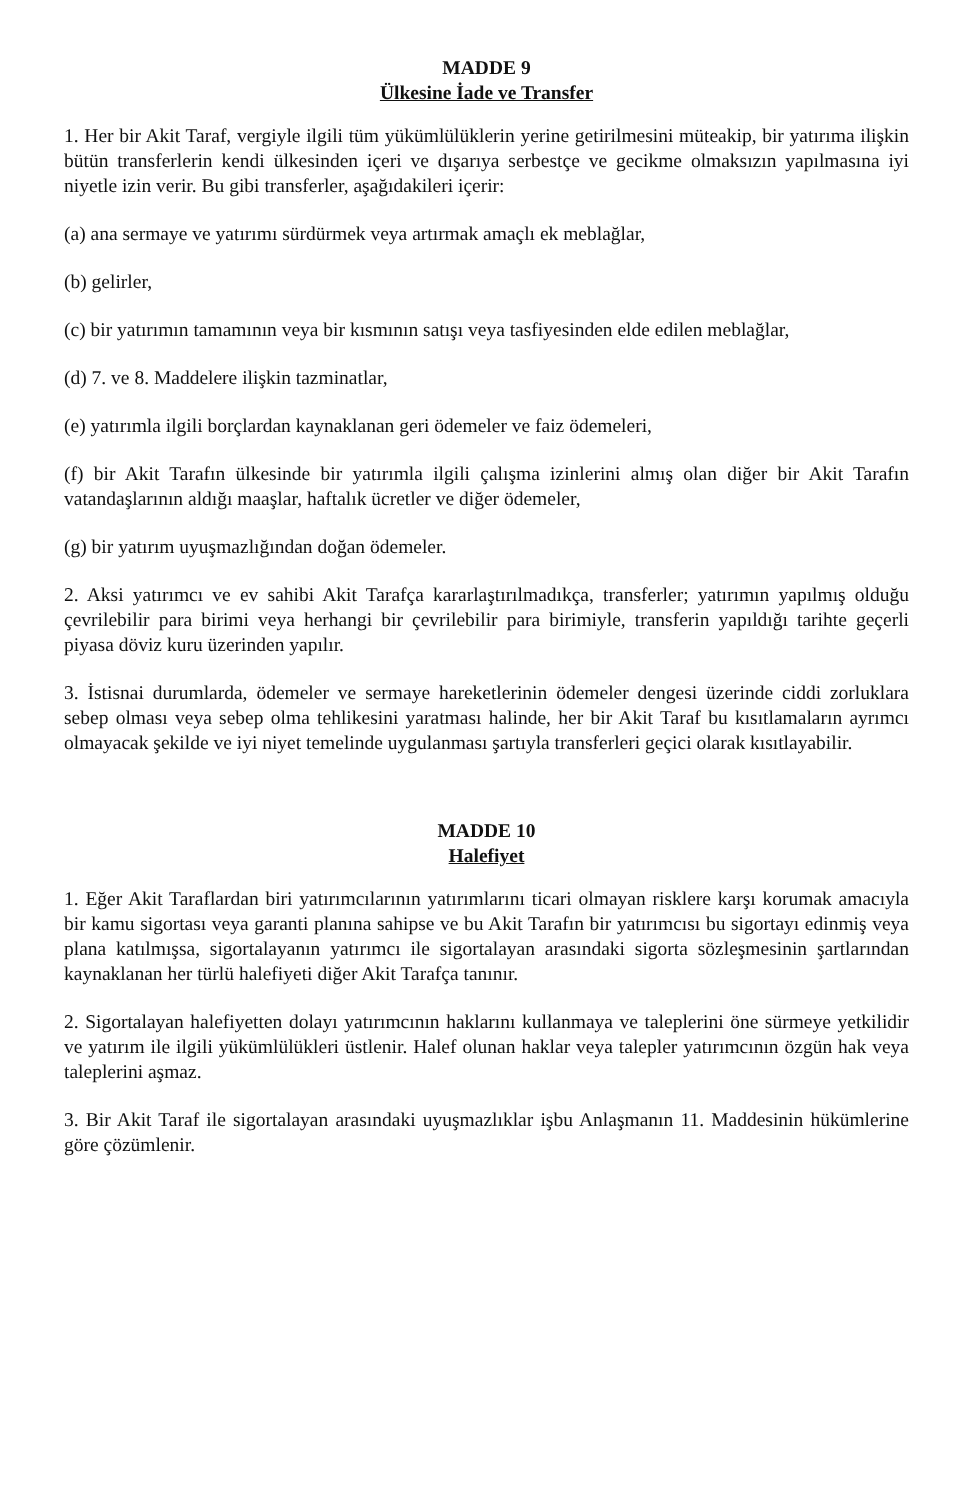MADDE 9
Ülkesine İade ve Transfer
1. Her bir Akit Taraf, vergiyle ilgili tüm yükümlülüklerin yerine getirilmesini müteakip, bir yatırıma ilişkin bütün transferlerin kendi ülkesinden içeri ve dışarıya serbestçe ve gecikme olmaksızın yapılmasına iyi niyetle izin verir. Bu gibi transferler, aşağıdakileri içerir:
(a) ana sermaye ve yatırımı sürdürmek veya artırmak amaçlı ek meblağlar,
(b) gelirler,
(c) bir yatırımın tamamının veya bir kısmının satışı veya tasfiyesinden elde edilen meblağlar,
(d) 7. ve 8. Maddelere ilişkin tazminatlar,
(e) yatırımla ilgili borçlardan kaynaklanan geri ödemeler ve faiz ödemeleri,
(f) bir Akit Tarafın ülkesinde bir yatırımla ilgili çalışma izinlerini almış olan diğer bir Akit Tarafın vatandaşlarının aldığı maaşlar, haftalık ücretler ve diğer ödemeler,
(g) bir yatırım uyuşmazlığından doğan ödemeler.
2. Aksi yatırımcı ve ev sahibi Akit Tarafça kararlaştırılmadıkça, transferler; yatırımın yapılmış olduğu çevrilebilir para birimi veya herhangi bir çevrilebilir para birimiyle, transferin yapıldığı tarihte geçerli piyasa döviz kuru üzerinden yapılır.
3. İstisnai durumlarda, ödemeler ve sermaye hareketlerinin ödemeler dengesi üzerinde ciddi zorluklara sebep olması veya sebep olma tehlikesini yaratması halinde, her bir Akit Taraf bu kısıtlamaların ayrımcı olmayacak şekilde ve iyi niyet temelinde uygulanması şartıyla transferleri geçici olarak kısıtlayabilir.
MADDE 10
Halefiyet
1. Eğer Akit Taraflardan biri yatırımcılarının yatırımlarını ticari olmayan risklere karşı korumak amacıyla bir kamu sigortası veya garanti planına sahipse ve bu Akit Tarafın bir yatırımcısı bu sigortayı edinmiş veya plana katılmışsa, sigortalayanın yatırımcı ile sigortalayan arasındaki sigorta sözleşmesinin şartlarından kaynaklanan her türlü halefiyeti diğer Akit Tarafça tanınır.
2. Sigortalayan halefiyetten dolayı yatırımcının haklarını kullanmaya ve taleplerini öne sürmeye yetkilidir ve yatırım ile ilgili yükümlülükleri üstlenir. Halef olunan haklar veya talepler yatırımcının özgün hak veya taleplerini aşmaz.
3. Bir Akit Taraf ile sigortalayan arasındaki uyuşmazlıklar işbu Anlaşmanın 11. Maddesinin hükümlerine göre çözümlenir.